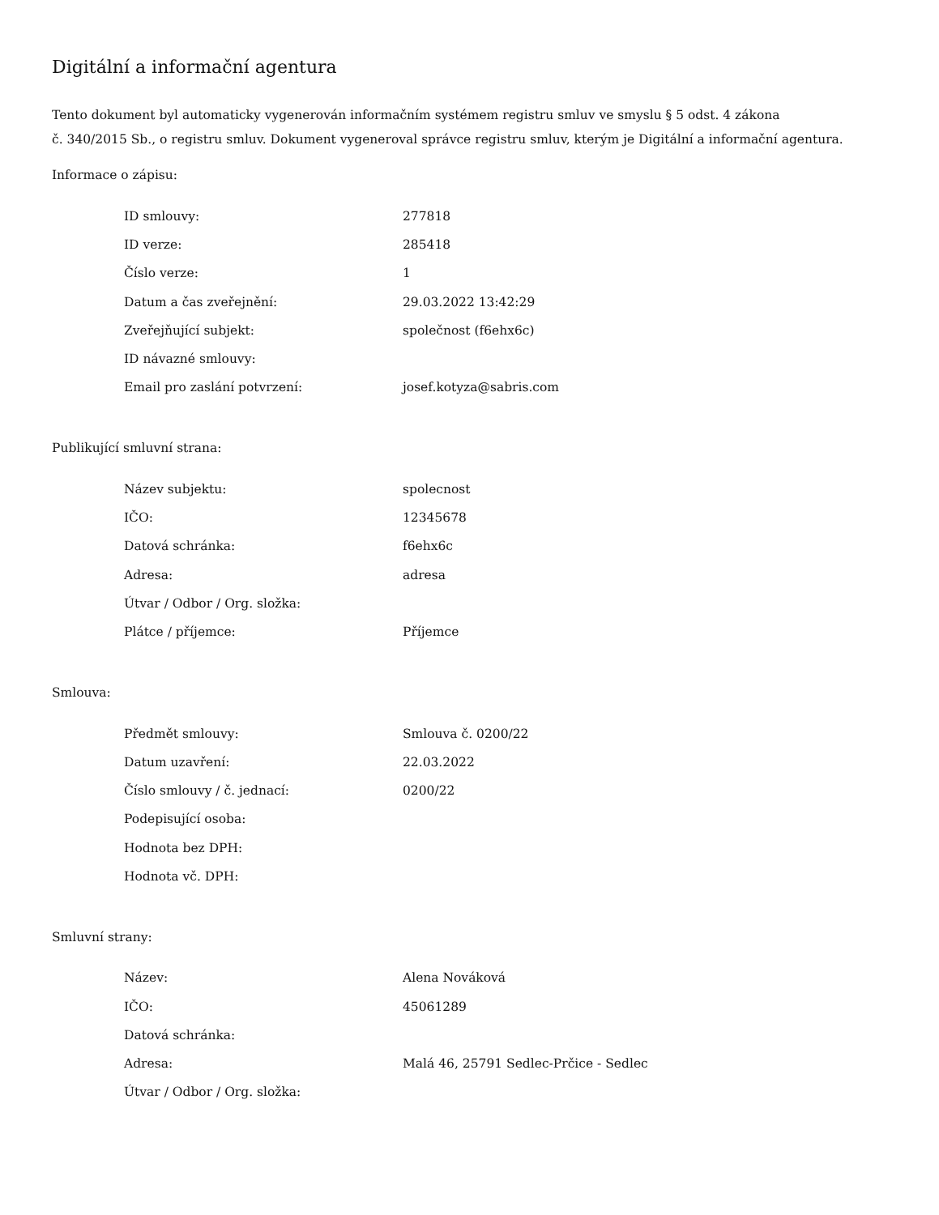Digitální a informační agentura
Tento dokument byl automaticky vygenerován informačním systémem registru smluv ve smyslu § 5 odst. 4 zákona
č. 340/2015 Sb., o registru smluv. Dokument vygeneroval správce registru smluv, kterým je Digitální a informační agentura.
Informace o zápisu:
| ID smlouvy: | 277818 |
| ID verze: | 285418 |
| Číslo verze: | 1 |
| Datum a čas zveřejnění: | 29.03.2022 13:42:29 |
| Zveřejňující subjekt: | společnost (f6ehx6c) |
| ID návazné smlouvy: | |
| Email pro zaslání potvrzení: | josef.kotyza@sabris.com |
Publikující smluvní strana:
| Název subjektu: | spolecnost |
| IČO: | 12345678 |
| Datová schránka: | f6ehx6c |
| Adresa: | adresa |
| Útvar / Odbor / Org. složka: | |
| Plátce / příjemce: | Příjemce |
Smlouva:
| Předmět smlouvy: | Smlouva č. 0200/22 |
| Datum uzavření: | 22.03.2022 |
| Číslo smlouvy / č. jednací: | 0200/22 |
| Podepisující osoba: | |
| Hodnota bez DPH: | |
| Hodnota vč. DPH: | |
Smluvní strany:
| Název: | Alena Nováková |
| IČO: | 45061289 |
| Datová schránka: | |
| Adresa: | Malá 46, 25791 Sedlec-Prčice - Sedlec |
| Útvar / Odbor / Org. složka: | |